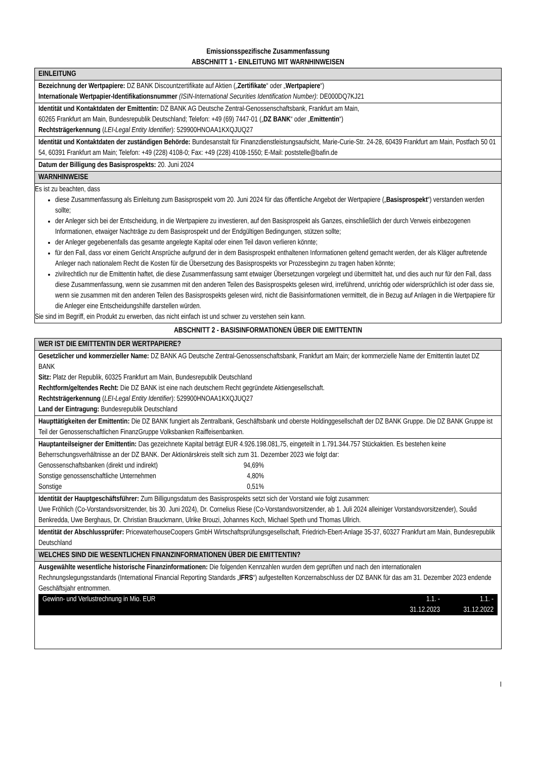Emissionsspezifische Zusammenfassung
ABSCHNITT 1 - EINLEITUNG MIT WARNHINWEISEN
EINLEITUNG
Bezeichnung der Wertpapiere: DZ BANK Discountzertifikate auf Aktien („Zertifikate“ oder „Wertpapiere“)
Internationale Wertpapier-Identifikationsnummer (ISIN-International Securities Identification Number): DE000DQ7KJ21
Identität und Kontaktdaten der Emittentin: DZ BANK AG Deutsche Zentral-Genossenschaftsbank, Frankfurt am Main,
60265 Frankfurt am Main, Bundesrepublik Deutschland; Telefon: +49 (69) 7447-01 („DZ BANK“ oder „Emittentin“)
Rechtsträgerkennung (LEI-Legal Entity Identifier): 529900HNOAA1KXQJUQ27
Identität und Kontaktdaten der zuständigen Behörde: Bundesanstalt für Finanzdienstleistungsaufsicht, Marie-Curie-Str. 24-28, 60439 Frankfurt am Main, Postfach 50 01 54, 60391 Frankfurt am Main; Telefon: +49 (228) 4108-0; Fax: +49 (228) 4108-1550; E-Mail: poststelle@bafin.de
Datum der Billigung des Basisprospekts: 20. Juni 2024
WARNHINWEISE
Es ist zu beachten, dass
diese Zusammenfassung als Einleitung zum Basisprospekt vom 20. Juni 2024 für das öffentliche Angebot der Wertpapiere („Basisprospekt“) verstanden werden sollte;
der Anleger sich bei der Entscheidung, in die Wertpapiere zu investieren, auf den Basisprospekt als Ganzes, einschließlich der durch Verweis einbezogenen Informationen, etwaiger Nachträge zu dem Basisprospekt und der Endgültigen Bedingungen, stützen sollte;
der Anleger gegebenenfalls das gesamte angelegte Kapital oder einen Teil davon verlieren könnte;
für den Fall, dass vor einem Gericht Ansprüche aufgrund der in dem Basisprospekt enthaltenen Informationen geltend gemacht werden, der als Kläger auftretende Anleger nach nationalem Recht die Kosten für die Übersetzung des Basisprospekts vor Prozessbeginn zu tragen haben könnte;
zivilrechtlich nur die Emittentin haftet, die diese Zusammenfassung samt etwaiger Übersetzungen vorgelegt und übermittelt hat, und dies auch nur für den Fall, dass diese Zusammenfassung, wenn sie zusammen mit den anderen Teilen des Basisprospekts gelesen wird, irreführend, unrichtig oder widersprüchlich ist oder dass sie, wenn sie zusammen mit den anderen Teilen des Basisprospekts gelesen wird, nicht die Basisinformationen vermittelt, die in Bezug auf Anlagen in die Wertpapiere für die Anleger eine Entscheidungshilfe darstellen würden.
Sie sind im Begriff, ein Produkt zu erwerben, das nicht einfach ist und schwer zu verstehen sein kann.
ABSCHNITT 2 - BASISINFORMATIONEN ÜBER DIE EMITTENTIN
WER IST DIE EMITTENTIN DER WERTPAPIERE?
Gesetzlicher und kommerzieller Name: DZ BANK AG Deutsche Zentral-Genossenschaftsbank, Frankfurt am Main; der kommerzielle Name der Emittentin lautet DZ BANK
Sitz: Platz der Republik, 60325 Frankfurt am Main, Bundesrepublik Deutschland
Rechtform/geltendes Recht: Die DZ BANK ist eine nach deutschem Recht gegründete Aktiengesellschaft.
Rechtsträgerkennung (LEI-Legal Entity Identifier): 529900HNOAA1KXQJUQ27
Land der Eintragung: Bundesrepublik Deutschland
Haupttätigkeiten der Emittentin: Die DZ BANK fungiert als Zentralbank, Geschäftsbank und oberste Holdinggesellschaft der DZ BANK Gruppe. Die DZ BANK Gruppe ist Teil der Genossenschaftlichen FinanzGruppe Volksbanken Raiffeisenbanken.
Hauptanteilseigner der Emittentin: Das gezeichnete Kapital beträgt EUR 4.926.198.081,75, eingeteilt in 1.791.344.757 Stückaktien. Es bestehen keine Beherrschungsverhältnisse an der DZ BANK. Der Aktionärskreis stellt sich zum 31. Dezember 2023 wie folgt dar:
| Genossenschaftsbanken (direkt und indirekt) | 94,69% |
| Sonstige genossenschaftliche Unternehmen | 4,80% |
| Sonstige | 0,51% |
Identität der Hauptgeschäftsführer: Zum Billigungsdatum des Basisprospekts setzt sich der Vorstand wie folgt zusammen:
Uwe Fröhlich (Co-Vorstandsvorsitzender, bis 30. Juni 2024), Dr. Cornelius Riese (Co-Vorstandsvorsitzender, ab 1. Juli 2024 alleiniger Vorstandsvorsitzender), Souâd Benkredda, Uwe Berghaus, Dr. Christian Brauckmann, Ulrike Brouzi, Johannes Koch, Michael Speth und Thomas Ullrich.
Identität der Abschlussprüfer: PricewaterhouseCoopers GmbH Wirtschaftsprüfungsgesellschaft, Friedrich-Ebert-Anlage 35-37, 60327 Frankfurt am Main, Bundesrepublik Deutschland
WELCHES SIND DIE WESENTLICHEN FINANZINFORMATIONEN ÜBER DIE EMITTENTIN?
Ausgewählte wesentliche historische Finanzinformationen: Die folgenden Kennzahlen wurden dem geprüften und nach den internationalen Rechnungslegungsstandards (International Financial Reporting Standards „IFRS“) aufgestellten Konzernabschluss der DZ BANK für das am 31. Dezember 2023 endende Geschäftsjahr entnommen.
| Gewinn- und Verlustrechnung in Mio. EUR | 1.1. - 31.12.2023 | 1.1. - 31.12.2022 |
I